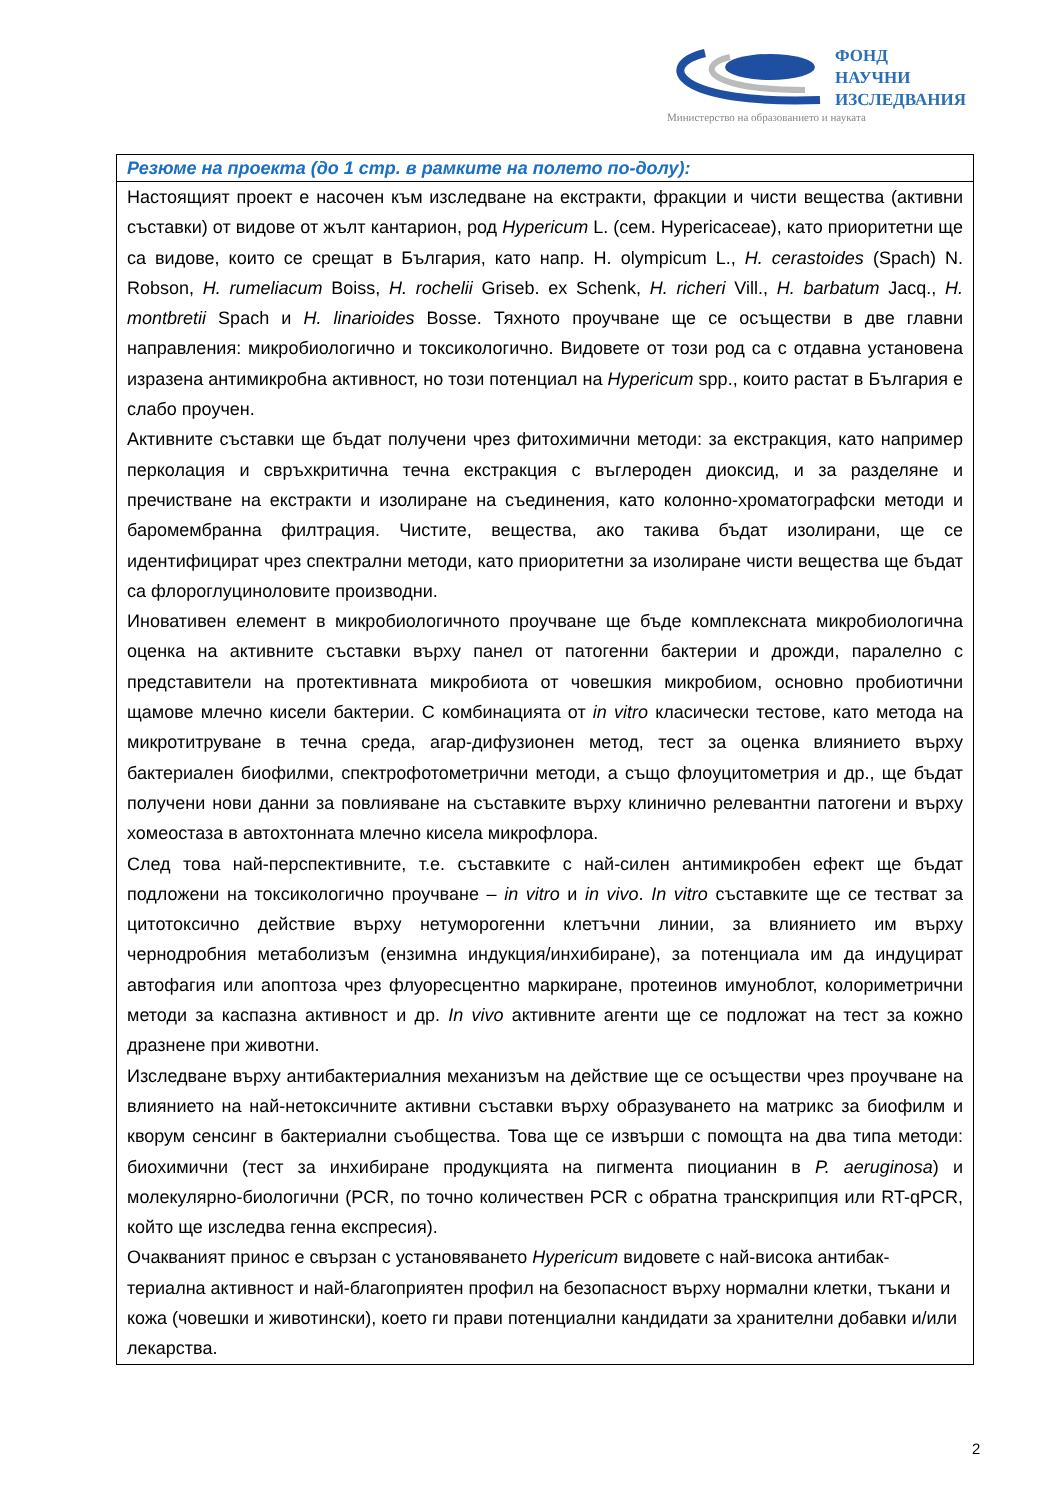ФОНД
НАУЧНИ
ИЗСЛЕДВАНИЯ
Министерство на образованието и науката
| Резюме на проекта (до 1 стр. в рамките на полето по-долу): |
| --- |
| Настоящият проект е насочен към изследване на екстракти, фракции и чисти вещества (активни съставки) от видове от жълт кантарион, род Hypericum L. (сем. Hypericaceae), като приоритетни ще са видове, които се срещат в България, като напр. H. olympicum L., H. cerastoides (Spach) N. Robson, H. rumeliacum Boiss, H. rochelii Griseb. ex Schenk, H. richeri Vill., H. barbatum Jacq., H. montbretii Spach и H. linarioides Bosse. Тяхното проучване ще се осъществи в две главни направления: микробиологично и токсикологично. Видовете от този род са с отдавна установена изразена антимикробна активност, но този потенциал на Hypericum spp., които растат в България е слабо проучен. Активните съставки ще бъдат получени чрез фитохимични методи: за екстракция, като например перколация и свръхкритична течна екстракция с въглероден диоксид, и за разделяне и пречистване на екстракти и изолиране на съединения, като колонно-хроматографски методи и баромембранна филтрация. Чистите, вещества, ако такива бъдат изолирани, ще се идентифицират чрез спектрални методи, като приоритетни за изолиране чисти вещества ще бъдат са флороглуциноловите производни. Иновативен елемент в микробиологичното проучване ще бъде комплексната микробиологична оценка на активните съставки върху панел от патогенни бактерии и дрожди, паралелно с представители на протективната микробиота от човешкия микробиом, основно пробиотични щамове млечно кисели бактерии. С комбинацията от in vitro класически тестове, като метода на микротитруване в течна среда, агар-дифузионен метод, тест за оценка влиянието върху бактериален биофилми, спектрофотометрични методи, а също флоуцитометрия и др., ще бъдат получени нови данни за повлияване на съставките върху клинично релевантни патогени и върху хомеостаза в автохтонната млечно кисела микрофлора. След това най-перспективните, т.е. съставките с най-силен антимикробен ефект ще бъдат подложени на токсикологично проучване – in vitro и in vivo . In vitro съставките ще се тестват за цитотоксично действие върху нетуморогенни клетъчни линии, за влиянието им върху чернодробния метаболизъм (ензимна индукция/инхибиране), за потенциала им да индуцират автофагия или апоптоза чрез флуоресцентно маркиране, протеинов имуноблот, колориметрични методи за каспазна активност и др. In vivo активните агенти ще се подложат на тест за кожно дразнене при животни. Изследване върху антибактериалния механизъм на действие ще се осъществи чрез проучване на влиянието на най-нетоксичните активни съставки върху образуването на матрикс за биофилм и кворум сенсинг в бактериални съобщества. Това ще се извърши с помощта на два типа методи: биохимични (тест за инхибиране продукцията на пигмента пиоцианин в P. aeruginosa ) и молекулярно-биологични (PCR, по точно количествен PCR с обратна транскрипция или RT-qPCR, който ще изследва генна експресия). Очакваният принос е свързан с установяването Hypericum видовете с най-висока антибак-териална активност и най-благоприятен профил на безопасност върху нормални клетки, тъкани и кожа (човешки и животински), което ги прави потенциални кандидати за хранителни добавки и/или лекарства. |
2